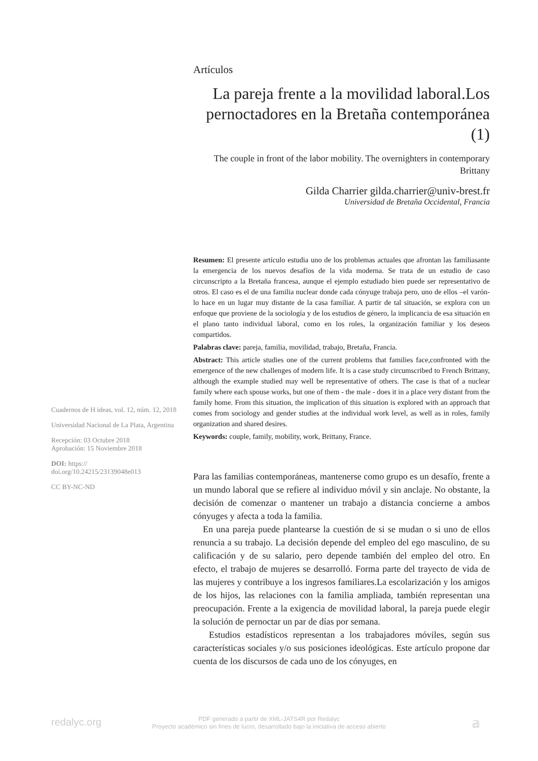Artículos
La pareja frente a la movilidad laboral.Los pernoctadores en la Bretaña contemporánea (1)
The couple in front of the labor mobility. The overnighters in contemporary Brittany
Gilda Charrier gilda.charrier@univ-brest.fr
Universidad de Bretaña Occidental, Francia
Resumen: El presente artículo estudia uno de los problemas actuales que afrontan las familiasante la emergencia de los nuevos desafíos de la vida moderna. Se trata de un estudio de caso circunscripto a la Bretaña francesa, aunque el ejemplo estudiado bien puede ser representativo de otros. El caso es el de una familia nuclear donde cada cónyuge trabaja pero, uno de ellos –el varón- lo hace en un lugar muy distante de la casa familiar. A partir de tal situación, se explora con un enfoque que proviene de la sociología y de los estudios de género, la implicancia de esa situación en el plano tanto individual laboral, como en los roles, la organización familiar y los deseos compartidos.
Palabras clave: pareja, familia, movilidad, trabajo, Bretaña, Francia.
Abstract: This article studies one of the current problems that families face,confronted with the emergence of the new challenges of modern life. It is a case study circumscribed to French Brittany, although the example studied may well be representative of others. The case is that of a nuclear family where each spouse works, but one of them - the male - does it in a place very distant from the family home. From this situation, the implication of this situation is explored with an approach that comes from sociology and gender studies at the individual work level, as well as in roles, family organization and shared desires.
Keywords: couple, family, mobility, work, Brittany, France.
Para las familias contemporáneas, mantenerse como grupo es un desafío, frente a un mundo laboral que se refiere al individuo móvil y sin anclaje. No obstante, la decisión de comenzar o mantener un trabajo a distancia concierne a ambos cónyuges y afecta a toda la familia.
En una pareja puede plantearse la cuestión de si se mudan o si uno de ellos renuncia a su trabajo. La decisión depende del empleo del ego masculino, de su calificación y de su salario, pero depende también del empleo del otro. En efecto, el trabajo de mujeres se desarrolló. Forma parte del trayecto de vida de las mujeres y contribuye a los ingresos familiares.La escolarización y los amigos de los hijos, las relaciones con la familia ampliada, también representan una preocupación. Frente a la exigencia de movilidad laboral, la pareja puede elegir la solución de pernoctar un par de días por semana.
Estudios estadísticos representan a los trabajadores móviles, según sus características sociales y/o sus posiciones ideológicas. Este artículo propone dar cuenta de los discursos de cada uno de los cónyuges, en
Cuadernos de H ideas, vol. 12, núm. 12, 2018
Universidad Nacional de La Plata, Argentina
Recepción: 03 Octubre 2018
Aprobación: 15 Noviembre 2018
DOI: https://
doi.org/10.24215/23139048e013
CC BY-NC-ND
redalyc.org
PDF generado a partir de XML-JATS4R por Redalyc
Proyecto académico sin fines de lucro, desarrollado bajo la iniciativa de acceso abierto
𝕒